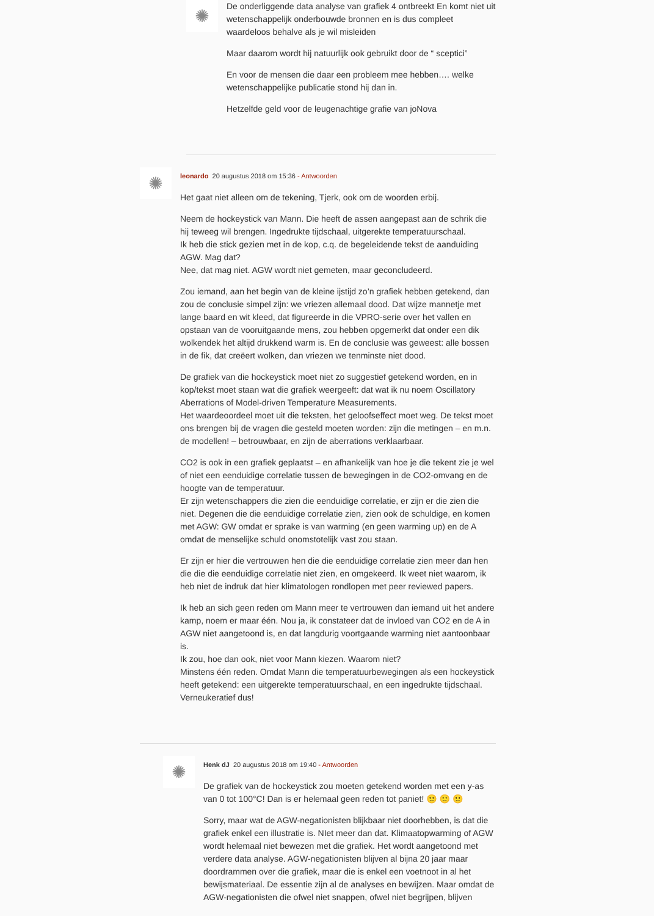✺
De onderliggende data analyse van grafiek 4 ontbreekt En komt niet uit wetenschappelijk onderbouwde bronnen en is dus compleet waardeloos behalve als je wil misleiden
Maar daarom wordt hij natuurlijk ook gebruikt door de “ sceptici”
En voor de mensen die daar een probleem mee hebben…. welke wetenschappelijke publicatie stond hij dan in.
Hetzelfde geld voor de leugenachtige grafie van joNova
✺
leonardo 20 augustus 2018 om 15:36 - Antwoorden
Het gaat niet alleen om de tekening, Tjerk, ook om de woorden erbij.
Neem de hockeystick van Mann. Die heeft de assen aangepast aan de schrik die hij teweeg wil brengen. Ingedrukte tijdschaal, uitgerekte temperatuurschaal.
Ik heb die stick gezien met in de kop, c.q. de begeleidende tekst de aanduiding AGW. Mag dat?
Nee, dat mag niet. AGW wordt niet gemeten, maar geconcludeerd.
Zou iemand, aan het begin van de kleine ijstijd zo’n grafiek hebben getekend, dan zou de conclusie simpel zijn: we vriezen allemaal dood. Dat wijze mannetje met lange baard en wit kleed, dat figureerde in die VPRO-serie over het vallen en opstaan van de vooruitgaande mens, zou hebben opgemerkt dat onder een dik wolkendek het altijd drukkend warm is. En de conclusie was geweest: alle bossen in de fik, dat creëert wolken, dan vriezen we tenminste niet dood.
De grafiek van die hockeystick moet niet zo suggestief getekend worden, en in kop/tekst moet staan wat die grafiek weergeeft: dat wat ik nu noem Oscillatory Aberrations of Model-driven Temperature Measurements.
Het waardeoordeel moet uit die teksten, het geloofseffect moet weg. De tekst moet ons brengen bij de vragen die gesteld moeten worden: zijn die metingen – en m.n. de modellen! – betrouwbaar, en zijn de aberrations verklaarbaar.
CO2 is ook in een grafiek geplaatst – en afhankelijk van hoe je die tekent zie je wel of niet een eenduidige correlatie tussen de bewegingen in de CO2-omvang en de hoogte van de temperatuur.
Er zijn wetenschappers die zien die eenduidige correlatie, er zijn er die zien die niet. Degenen die die eenduidige correlatie zien, zien ook de schuldige, en komen met AGW: GW omdat er sprake is van warming (en geen warming up) en de A omdat de menselijke schuld onomstotelijk vast zou staan.
Er zijn er hier die vertrouwen hen die die eenduidige correlatie zien meer dan hen die die die eenduidige correlatie niet zien, en omgekeerd. Ik weet niet waarom, ik heb niet de indruk dat hier klimatologen rondlopen met peer reviewed papers.
Ik heb an sich geen reden om Mann meer te vertrouwen dan iemand uit het andere kamp, noem er maar één. Nou ja, ik constateer dat de invloed van CO2 en de A in AGW niet aangetoond is, en dat langdurig voortgaande warming niet aantoonbaar is.
Ik zou, hoe dan ook, niet voor Mann kiezen. Waarom niet?
Minstens één reden. Omdat Mann die temperatuurbewegingen als een hockeystick heeft getekend: een uitgerekte temperatuurschaal, en een ingedrukte tijdschaal.
Verneukeratief dus!
✺
Henk dJ 20 augustus 2018 om 19:40 - Antwoorden
De grafiek van de hockeystick zou moeten getekend worden met een y-as van 0 tot 100°C! Dan is er helemaal geen reden tot paniet! 🙂 🙂 🙂
Sorry, maar wat de AGW-negationisten blijkbaar niet doorhebben, is dat die grafiek enkel een illustratie is. NIet meer dan dat. Klimaatopwarming of AGW wordt helemaal niet bewezen met die grafiek. Het wordt aangetoond met verdere data analyse. AGW-negationisten blijven al bijna 20 jaar maar doordrammen over die grafiek, maar die is enkel een voetnoot in al het bewijsmateriaal. De essentie zijn al de analyses en bewijzen. Maar omdat de AGW-negationisten die ofwel niet snappen, ofwel niet begrijpen, blijven